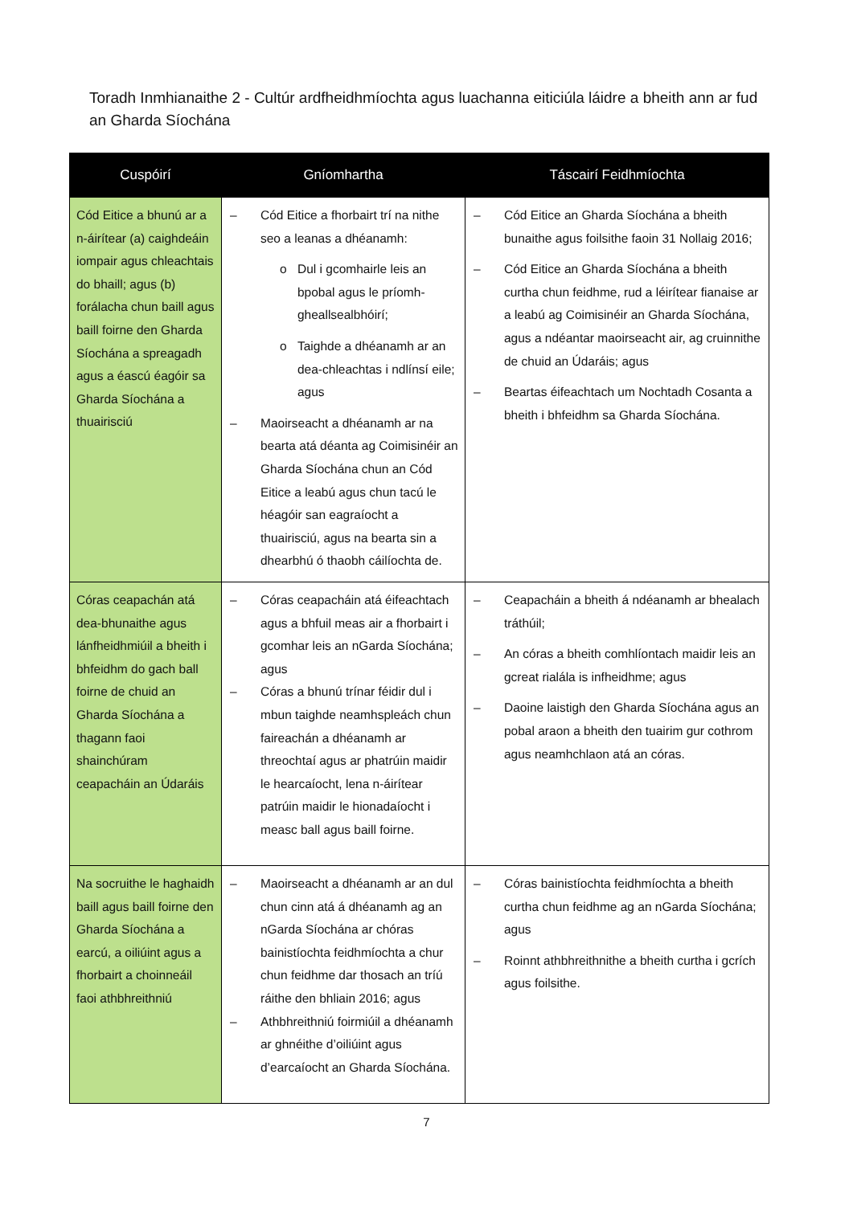Toradh Inmhianaithe 2 - Cultúr ardfheidhmíochta agus luachanna eiticiúla láidre a bheith ann ar fud an Gharda Síochána
| Cuspóirí | Gníomhartha | Táscairí Feidhmíochta |
| --- | --- | --- |
| Cód Eitice a bhunú ar a n-áirítear (a) caighdeáin iompair agus chleachtais do bhaill; agus (b) forálacha chun baill agus baill foirne den Gharda Síochána a spreagadh agus a éascú éagóir sa Gharda Síochána a thuairisciú | – Cód Eitice a fhorbairt trí na nithe seo a leanas a dhéanamh: o Dul i gcomhairle leis an bpobal agus le príomh-gheallsealbhóirí; o Taighde a dhéanamh ar an dea-chleachtas i ndlínsí eile; agus – Maoirseacht a dhéanamh ar na bearta atá déanta ag Coimisinéir an Gharda Síochána chun an Cód Eitice a leabú agus chun tacú le héagóir san eagraíocht a thuairisciú, agus na bearta sin a dhearbhú ó thaobh cáilíochta de. | – Cód Eitice an Gharda Síochána a bheith bunaithe agus foilsithe faoin 31 Nollaig 2016; – Cód Eitice an Gharda Síochána a bheith curtha chun feidhme, rud a léirítear fianaise ar a leabú ag Coimisinéir an Gharda Síochána, agus a ndéantar maoirseacht air, ag cruinnithe de chuid an Údaráis; agus – Beartas éifeachtach um Nochtadh Cosanta a bheith i bhfeidhm sa Gharda Síochána. |
| Córas ceapachán atá dea-bhunaithe agus lánfheidhmiúil a bheith i bhfeidhm do gach ball foirne de chuid an Gharda Síochána a thagann faoi shainchúram ceapacháin an Údaráis | – Córas ceapacháin atá éifeachtach agus a bhfuil meas air a fhorbairt i gcomhar leis an nGarda Síochána; agus – Córas a bhunú trínar féidir dul i mbun taighde neamhspleách chun faireachán a dhéanamh ar threochtaí agus ar phatrúin maidir le hearcaíocht, lena n-áirítear patrúin maidir le hionadaíocht i measc ball agus baill foirne. | – Ceapacháin a bheith á ndéanamh ar bhealach tráthúil; – An córas a bheith comhlíontach maidir leis an gcreat rialála is infheidhme; agus – Daoine laistigh den Gharda Síochána agus an pobal araon a bheith den tuairim gur cothrom agus neamhchlaon atá an córas. |
| Na socruithe le haghaidh baill agus baill foirne den Gharda Síochána a earcú, a oiliúint agus a fhorbairt a choinneáil faoi athbhreithniú | – Maoirseacht a dhéanamh ar an dul chun cinn atá á dhéanamh ag an nGarda Síochána ar chóras bainistíochta feidhmíochta a chur chun feidhme dar thosach an tríú ráithe den bhliain 2016; agus – Athbhreithniú foirmiúil a dhéanamh ar ghnéithe d’oiliúint agus d’earcaíocht an Gharda Síochána. | – Córas bainistíochta feidhmíochta a bheith curtha chun feidhme ag an nGarda Síochána; agus – Roinnt athbhreithnithe a bheith curtha i gcrích agus foilsithe. |
7